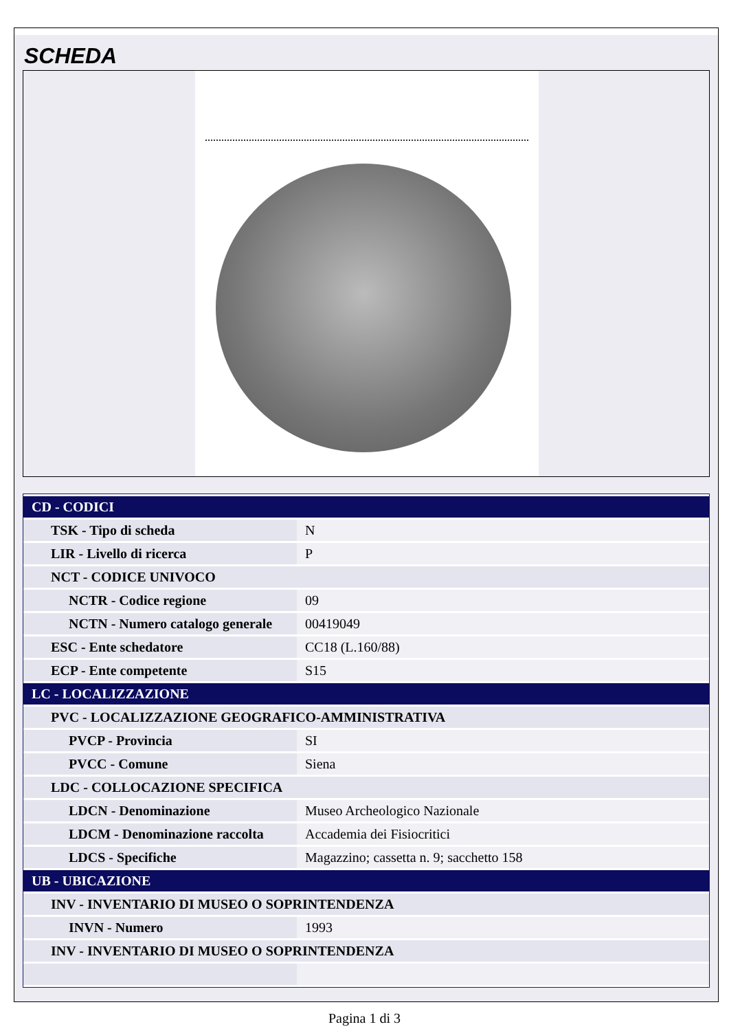SCHEDA
| CD - CODICI | |
| TSK - Tipo di scheda | N |
| LIR - Livello di ricerca | P |
| NCT - CODICE UNIVOCO | |
| NCTR - Codice regione | 09 |
| NCTN - Numero catalogo generale | 00419049 |
| ESC - Ente schedatore | CC18 (L.160/88) |
| ECP - Ente competente | S15 |
| LC - LOCALIZZAZIONE | |
| PVC - LOCALIZZAZIONE GEOGRAFICO-AMMINISTRATIVA | |
| PVCP - Provincia | SI |
| PVCC - Comune | Siena |
| LDC - COLLOCAZIONE SPECIFICA | |
| LDCN - Denominazione | Museo Archeologico Nazionale |
| LDCM - Denominazione raccolta | Accademia dei Fisiocritici |
| LDCS - Specifiche | Magazzino; cassetta n. 9; sacchetto 158 |
| UB - UBICAZIONE | |
| INV - INVENTARIO DI MUSEO O SOPRINTENDENZA | |
| INVN - Numero | 1993 |
| INV - INVENTARIO DI MUSEO O SOPRINTENDENZA | |
Pagina 1 di 3